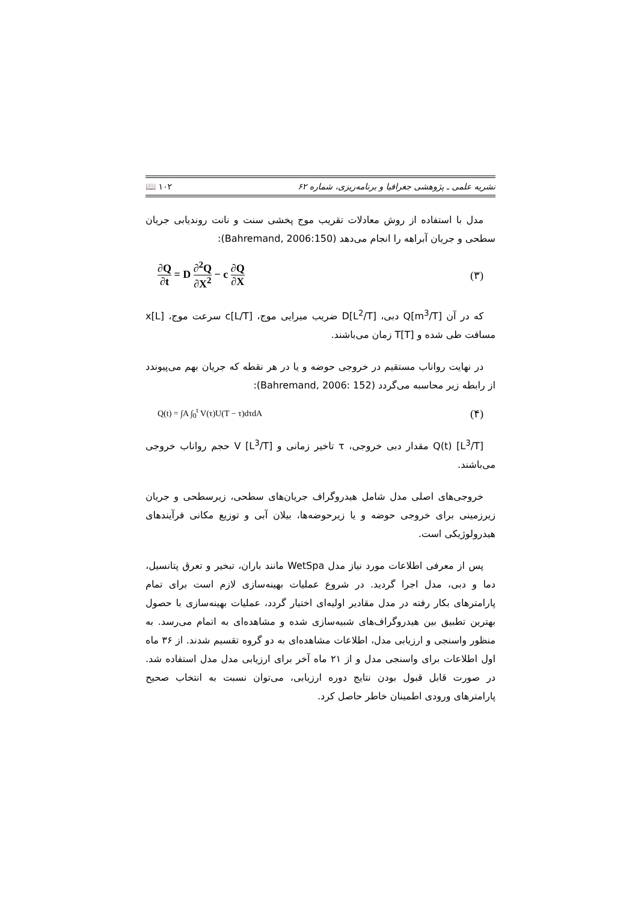نشریه علمی ـ پژوهشی جغرافیا و برنامه‌ریزی، شماره ۶۲ ۱۰۲ 📖
مدل با استفاده از روش معادلات تقریب موج پخشی سنت و نانت روندیابی جریان سطحی و جریان آبراهه را انجام می‌دهد (Bahremand, 2006:150):
∂Q ∂t = D ∂<sup>2</sup>Q ∂X<sup>2</sup> − c ∂Q ∂X (۳)
که در آن Q[m<sup>3</sup>/T] دبی، D[L<sup>2</sup>/T] ضریب میرایی موج، c[L/T] سرعت موج، x[L] مسافت طی شده و T[T] زمان می‌باشند.
در نهایت رواناب مستقیم در خروجی حوضه و یا در هر نقطه که جریان بهم می‌پیوندد از رابطه زیر محاسبه می‌گردد (Bahremand, 2006: 152):
Q(t) = ∫A ∫<sub>0</sub><sup>t</sup> V(τ)U(T − τ)dτdA (۴)
Q(t) [L<sup>3</sup>/T] مقدار دبی خروجی، τ تاخیر زمانی و V [L<sup>3</sup>/T] حجم رواناب خروجی می‌باشند.
خروجی‌های اصلی مدل شامل هیدروگراف جریان‌های سطحی، زیرسطحی و جریان زیرزمینی برای خروجی حوضه و یا زیرحوضه‌ها، بیلان آبی و توزیع مکانی فرآیندهای هیدرولوژیکی است.
پس از معرفی اطلاعات مورد نیاز مدل WetSpa مانند باران، تبخیر و تعرق پتانسیل، دما و دبی، مدل اجرا گردید. در شروع عملیات بهینه‌سازی لازم است برای تمام پارامترهای بکار رفته در مدل مقادیر اولیه‌ای اختیار گردد، عملیات بهینه‌سازی با حصول بهترین تطبیق بین هیدروگراف‌های شبیه‌سازی شده و مشاهده‌ای به اتمام می‌رسد. به منظور واسنجی و ارزیابی مدل، اطلاعات مشاهده‌ای به دو گروه تقسیم شدند. از ۳۶ ماه اول اطلاعات برای واسنجی مدل و از ۲۱ ماه آخر برای ارزیابی مدل مدل استفاده شد. در صورت قابل قبول بودن نتایج دوره ارزیابی، می‌توان نسبت به انتخاب صحیح پارامترهای ورودی اطمینان خاطر حاصل کرد.